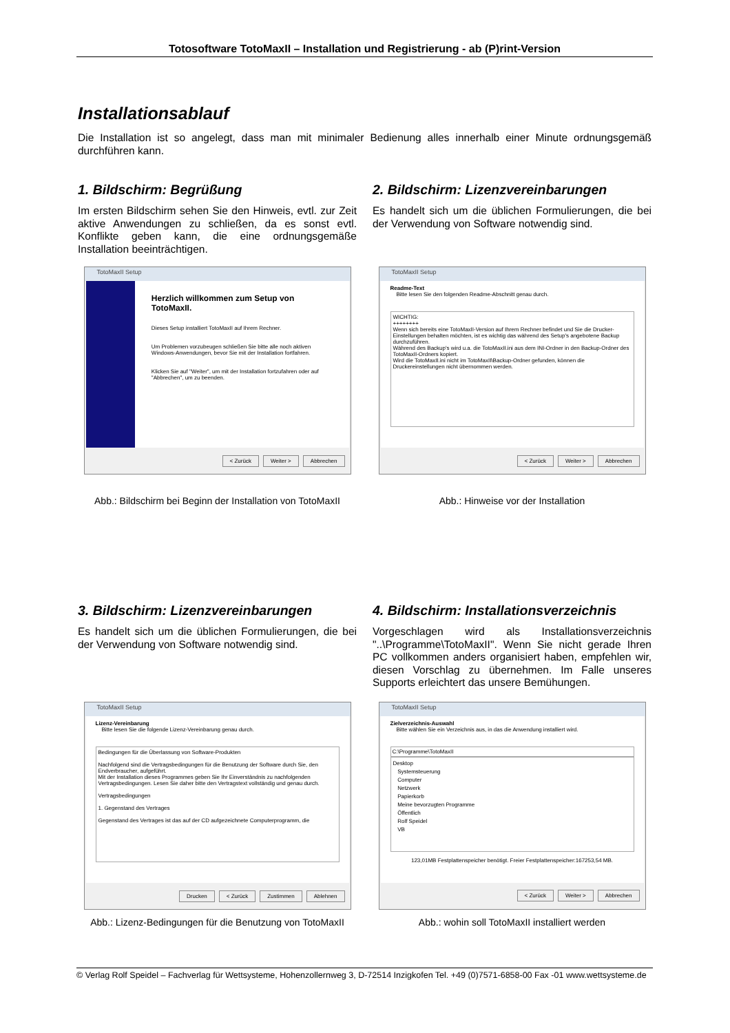Totosoftware TotoMaxII – Installation und Registrierung - ab (P)rint-Version
Installationsablauf
Die Installation ist so angelegt, dass man mit minimaler Bedienung alles innerhalb einer Minute ordnungsgemäß durchführen kann.
1. Bildschirm: Begrüßung
Im ersten Bildschirm sehen Sie den Hinweis, evtl. zur Zeit aktive Anwendungen zu schließen, da es sonst evtl. Konflikte geben kann, die eine ordnungsgemäße Installation beeinträchtigen.
TotoMaxII Setup
Herzlich willkommen zum Setup von TotoMaxII.
Dieses Setup installiert TotoMaxII auf Ihrem Rechner.
Um Problemen vorzubeugen schließen Sie bitte alle noch aktiven Windows-Anwendungen, bevor Sie mit der Installation fortfahren.
Klicken Sie auf "Weiter", um mit der Installation fortzufahren oder auf "Abbrechen", um zu beenden.
< Zurück Weiter > Abbrechen
Abb.: Bildschirm bei Beginn der Installation von TotoMaxII
2. Bildschirm: Lizenzvereinbarungen
Es handelt sich um die üblichen Formulierungen, die bei der Verwendung von Software notwendig sind.
TotoMaxII Setup
Readme-Text
Bitte lesen Sie den folgenden Readme-Abschnitt genau durch.
WICHTIG:
++++++++
Wenn sich bereits eine TotoMaxII-Version auf Ihrem Rechner befindet und Sie die Drucker-Einstellungen behalten möchten, ist es wichtig das während des Setup's angebotene Backup durchzuführen.
Während des Backup's wird u.a. die TotoMaxII.ini aus dem INI-Ordner in den Backup-Ordner des TotoMaxII-Ordners kopiert.
Wird die TotoMaxII.ini nicht im TotoMaxII\Backup-Ordner gefunden, können die Druckereinstellungen nicht übernommen werden.
< Zurück Weiter > Abbrechen
Abb.: Hinweise vor der Installation
3. Bildschirm: Lizenzvereinbarungen
Es handelt sich um die üblichen Formulierungen, die bei der Verwendung von Software notwendig sind.
TotoMaxII Setup
Lizenz-Vereinbarung
Bitte lesen Sie die folgende Lizenz-Vereinbarung genau durch.
Bedingungen für die Überlassung von Software-Produkten
Nachfolgend sind die Vertragsbedingungen für die Benutzung der Software durch Sie, den Endverbraucher, aufgeführt.
Mit der Installation dieses Programmes geben Sie Ihr Einverständnis zu nachfolgenden Vertragsbedingungen. Lesen Sie daher bitte den Vertragstext vollständig und genau durch.
Vertragsbedingungen
1. Gegenstand des Vertrages
Gegenstand des Vertrages ist das auf der CD aufgezeichnete Computerprogramm, die
Drucken < Zurück Zustimmen Ablehnen
Abb.: Lizenz-Bedingungen für die Benutzung von TotoMaxII
4. Bildschirm: Installationsverzeichnis
Vorgeschlagen wird als Installationsverzeichnis "..\Programme\TotoMaxII". Wenn Sie nicht gerade Ihren PC vollkommen anders organisiert haben, empfehlen wir, diesen Vorschlag zu übernehmen. Im Falle unseres Supports erleichtert das unsere Bemühungen.
TotoMaxII Setup
Zielverzeichnis-Auswahl
Bitte wählen Sie ein Verzeichnis aus, in das die Anwendung installiert wird.
C:\Programme\TotoMaxII
Desktop
Systemsteuerung
Computer
Netzwerk
Papierkorb
Meine bevorzugten Programme
Öffentlich
Rolf Speidel
VB
123,01MB Festplattenspeicher benötigt. Freier Festplattenspeicher:167253,54 MB.
< Zurück Weiter > Abbrechen
Abb.: wohin soll TotoMaxII installiert werden
© Verlag Rolf Speidel – Fachverlag für Wettsysteme, Hohenzollernweg 3, D-72514 Inzigkofen Tel. +49 (0)7571-6858-00 Fax -01 www.wettsysteme.de